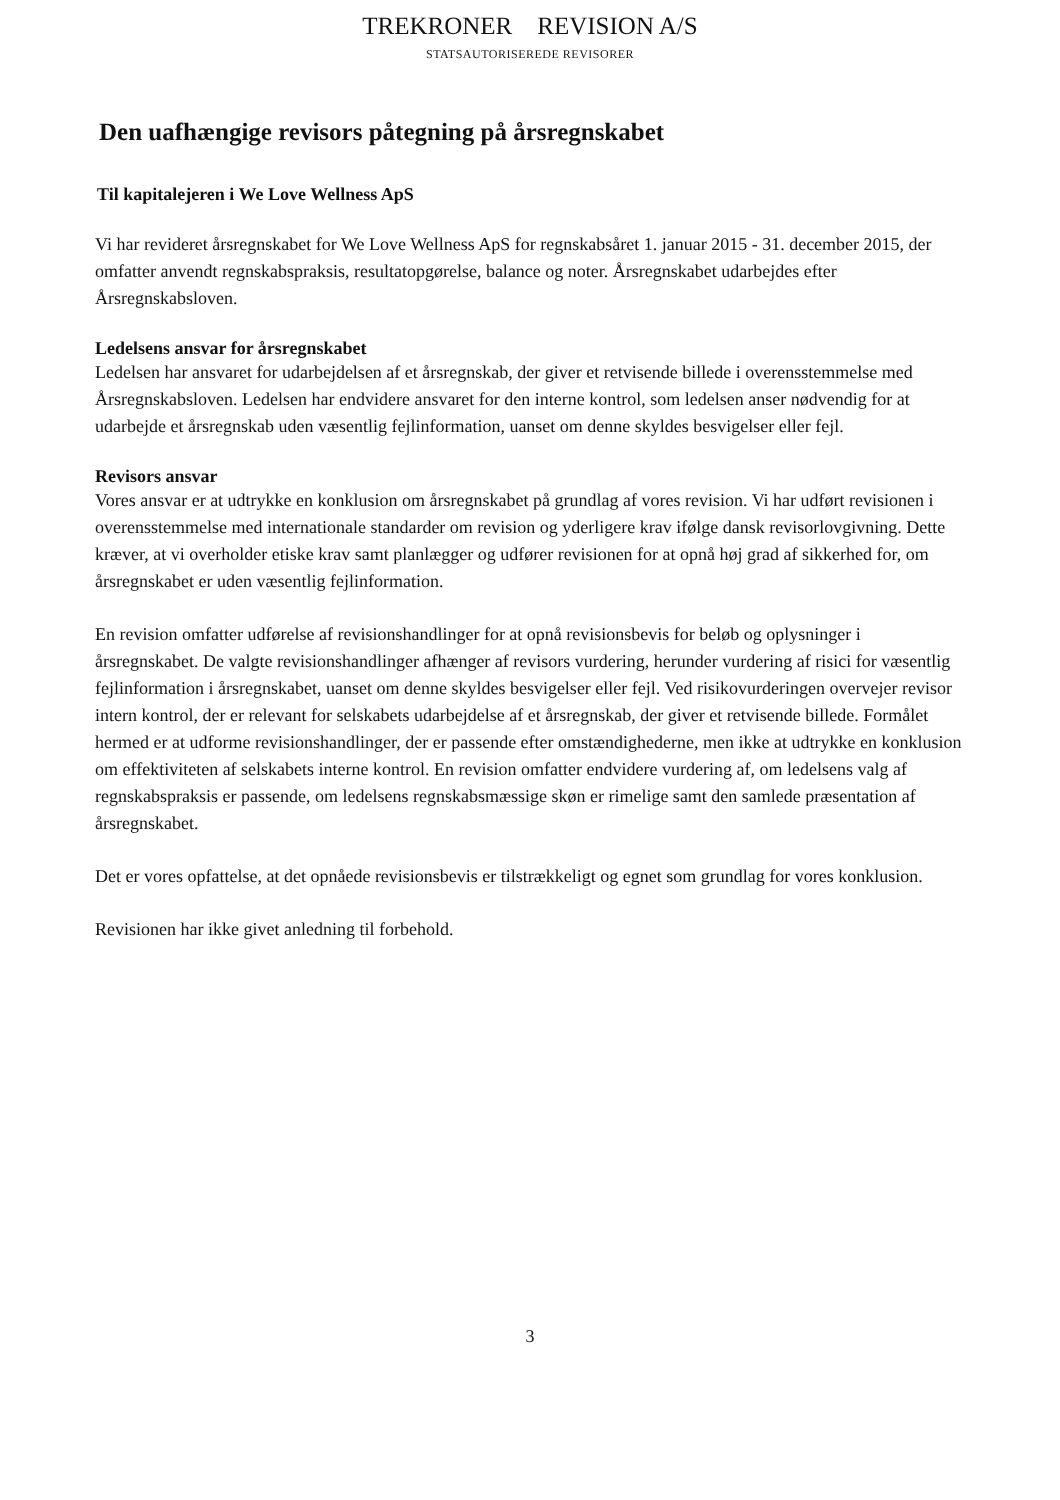TREKRONER REVISION A/S
STATSAUTORISEREDE REVISORER
Den uafhængige revisors påtegning på årsregnskabet
Til kapitalejeren i We Love Wellness ApS
Vi har revideret årsregnskabet for We Love Wellness ApS for regnskabsåret 1. januar 2015 - 31. december 2015, der omfatter anvendt regnskabspraksis, resultatopgørelse, balance og noter. Årsregnskabet udarbejdes efter Årsregnskabsloven.
Ledelsens ansvar for årsregnskabet
Ledelsen har ansvaret for udarbejdelsen af et årsregnskab, der giver et retvisende billede i overensstemmelse med Årsregnskabsloven. Ledelsen har endvidere ansvaret for den interne kontrol, som ledelsen anser nødvendig for at udarbejde et årsregnskab uden væsentlig fejlinformation, uanset om denne skyldes besvigelser eller fejl.
Revisors ansvar
Vores ansvar er at udtrykke en konklusion om årsregnskabet på grundlag af vores revision. Vi har udført revisionen i overensstemmelse med internationale standarder om revision og yderligere krav ifølge dansk revisorlovgivning. Dette kræver, at vi overholder etiske krav samt planlægger og udfører revisionen for at opnå høj grad af sikkerhed for, om årsregnskabet er uden væsentlig fejlinformation.
En revision omfatter udførelse af revisionshandlinger for at opnå revisionsbevis for beløb og oplysninger i årsregnskabet. De valgte revisionshandlinger afhænger af revisors vurdering, herunder vurdering af risici for væsentlig fejlinformation i årsregnskabet, uanset om denne skyldes besvigelser eller fejl. Ved risikovurderingen overvejer revisor intern kontrol, der er relevant for selskabets udarbejdelse af et årsregnskab, der giver et retvisende billede. Formålet hermed er at udforme revisionshandlinger, der er passende efter omstændighederne, men ikke at udtrykke en konklusion om effektiviteten af selskabets interne kontrol. En revision omfatter endvidere vurdering af, om ledelsens valg af regnskabspraksis er passende, om ledelsens regnskabsmæssige skøn er rimelige samt den samlede præsentation af årsregnskabet.
Det er vores opfattelse, at det opnåede revisionsbevis er tilstrækkeligt og egnet som grundlag for vores konklusion.
Revisionen har ikke givet anledning til forbehold.
3